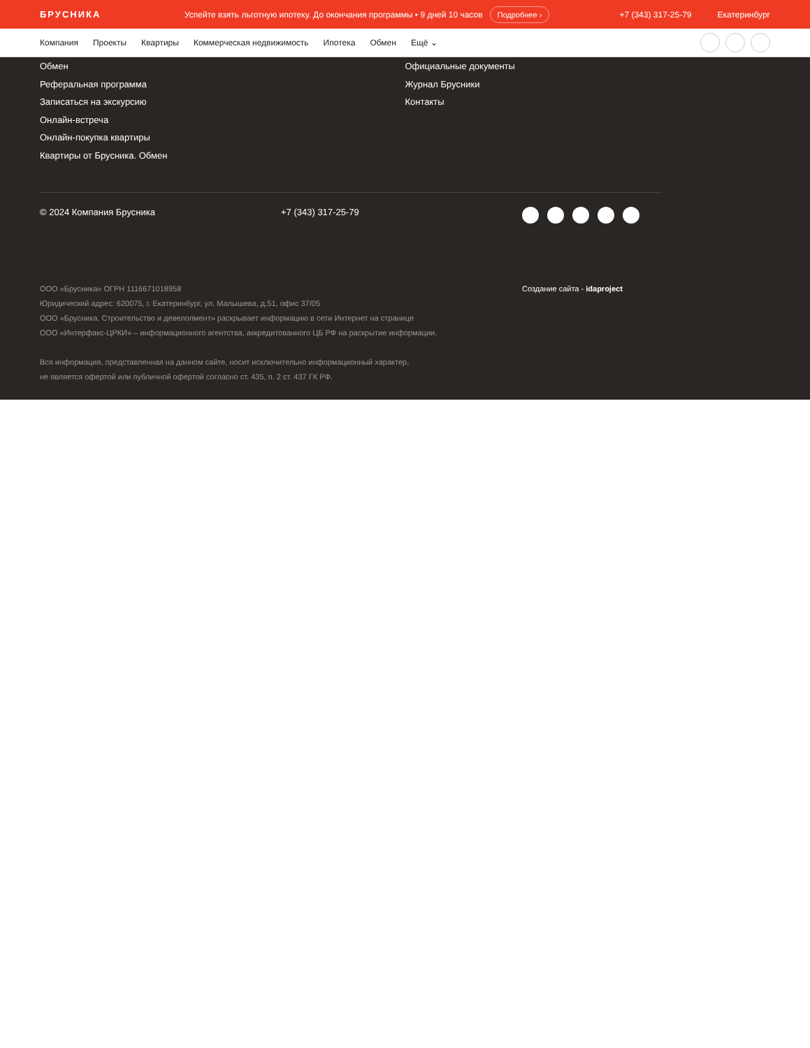БРУСНИКА
Успейте взять льготную ипотеку. До окончания программы • 9 дней 10 часов Подробнее ›
+7 (343) 317-25-79 Екатеринбург
Компания Проекты Квартиры Коммерческая недвижимость Ипотека Обмен Ещё ⌄
Обмен
Реферальная программа
Записаться на экскурсию
Онлайн-встреча
Онлайн-покупка квартиры
Квартиры от Брусника. Обмен
Официальные документы
Журнал Брусники
Контакты
© 2024 Компания Брусника +7 (343) 317-25-79
ООО «Брусника» ОГРН 1116671018958
Юридический адрес: 620075, г. Екатеринбург, ул. Малышева, д.51, офис 37/05
ООО «Брусника. Строительство и девелопмент» раскрывает информацию в сети Интернет на странице
ООО «Интерфакс-ЦРКИ» – информационного агентства, аккредитованного ЦБ РФ на раскрытие информации.
Вся информация, представленная на данном сайте, носит исключительно информационный характер,
не является офертой или публичной офертой согласно ст. 435, п. 2 ст. 437 ГК РФ.
Создание сайта - idaproject